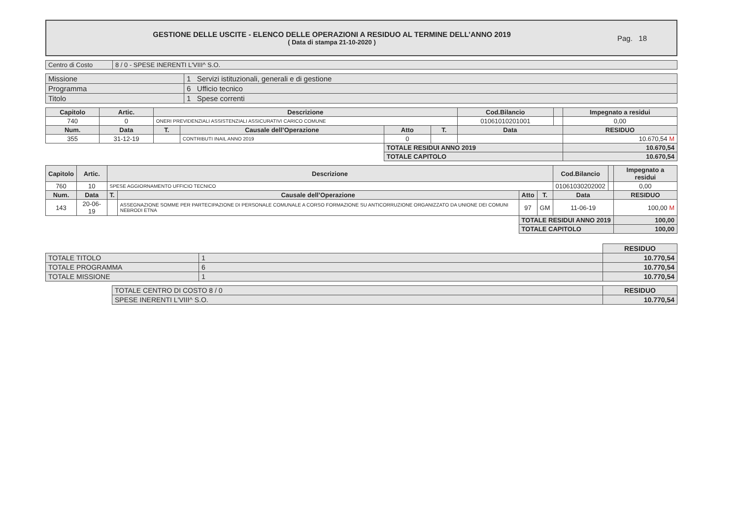GESTIONE DELLE USCITE - ELENCO DELLE OPERAZIONI A RESIDUO AL TERMINE DELL’ANNO 2019
( Data di stampa 21-10-2020 )
Pag. 18
| Centro di Costo | 8 / 0 - SPESE INERENTI L'VIII^ S.O. |
| Missione | 1 Servizi istituzionali, generali e di gestione |
| Programma | 6 Ufficio tecnico |
| Titolo | 1 Spese correnti |
| Capitolo | Artic. | Descrizione | | | | | Cod.Bilancio | | Impegnato a residui |
| --- | --- | --- | --- | --- | --- | --- | --- | --- | --- |
| 740 | 0 | ONERI PREVIDENZIALI ASSISTENZIALI ASSICURATIVI CARICO COMUNE | | | | | 01061010201001 | | 0,00 |
| Num. | Data | T. | Causale dell’Operazione | Atto | T. | Data | | | RESIDUO |
| 355 | 31-12-19 | | CONTRIBUTI INAIL ANNO 2019 | 0 | | | | | 10.670,54 M |
| | | | | TOTALE RESIDUI ANNO 2019 | | | | | 10.670,54 |
| | | | | TOTALE CAPITOLO | | | | | 10.670,54 |
| Capitolo | Artic. | Descrizione | | | | | Cod.Bilancio | | Impegnato a residui |
| --- | --- | --- | --- | --- | --- | --- | --- | --- | --- |
| 760 | 10 | SPESE AGGIORNAMENTO UFFICIO TECNICO | | | | | 01061030202002 | | 0,00 |
| Num. | Data | T. | Causale dell’Operazione | Atto | T. | Data | | | RESIDUO |
| 143 | 20-06-19 | | ASSEGNAZIONE SOMME PER PARTECIPAZIONE DI PERSONALE COMUNALE A CORSO FORMAZIONE SU ANTICORRUZIONE ORGANIZZATO DA UNIONE DEI COMUNI NEBRODI ETNA | 97 | GM | 11-06-19 | | | 100,00 M |
| | | | | TOTALE RESIDUI ANNO 2019 | | | | | 100,00 |
| | | | | TOTALE CAPITOLO | | | | | 100,00 |
| | | RESIDUO |
| TOTALE TITOLO | 1 | 10.770,54 |
| TOTALE PROGRAMMA | 6 | 10.770,54 |
| TOTALE MISSIONE | 1 | 10.770,54 |
| TOTALE CENTRO DI COSTO 8 / 0 | RESIDUO |
| SPESE INERENTI L'VIII^ S.O. | 10.770,54 |